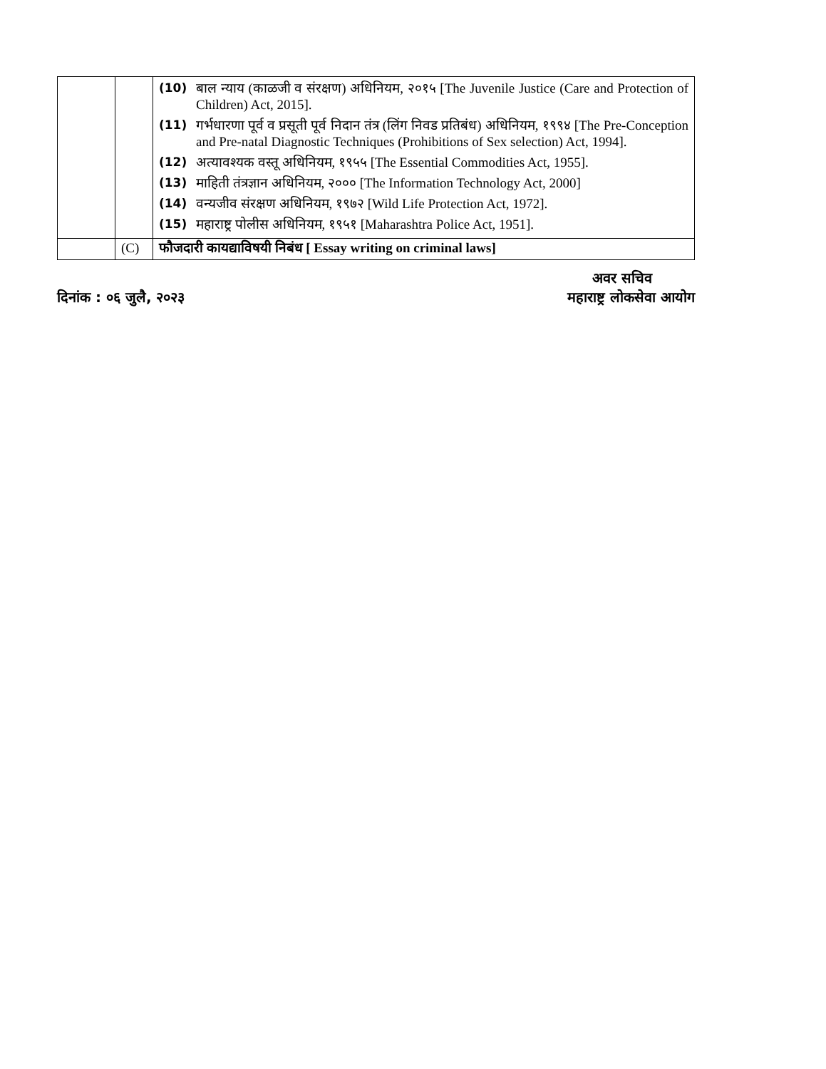| | | (10) बाल न्याय (काळजी व संरक्षण) अधिनियम, २०१५ [The Juvenile Justice (Care and Protection of Children) Act, 2015]. (11) गर्भधारणा पूर्व व प्रसूती पूर्व निदान तंत्र (लिंग निवड प्रतिबंध) अधिनियम, १९९४ [The Pre-Conception and Pre-natal Diagnostic Techniques (Prohibitions of Sex selection) Act, 1994]. (12) अत्यावश्यक वस्तू अधिनियम, १९५५ [The Essential Commodities Act, 1955]. (13) माहिती तंत्रज्ञान अधिनियम, २००० [The Information Technology Act, 2000] (14) वन्यजीव संरक्षण अधिनियम, १९७२ [Wild Life Protection Act, 1972]. (15) महाराष्ट्र पोलीस अधिनियम, १९५१ [Maharashtra Police Act, 1951]. |
| | (C) | फौजदारी कायद्याविषयी निबंध [ Essay writing on criminal laws] |
अवर सचिव
दिनांक : ०६ जुलै, २०२३ महाराष्ट्र लोकसेवा आयोग